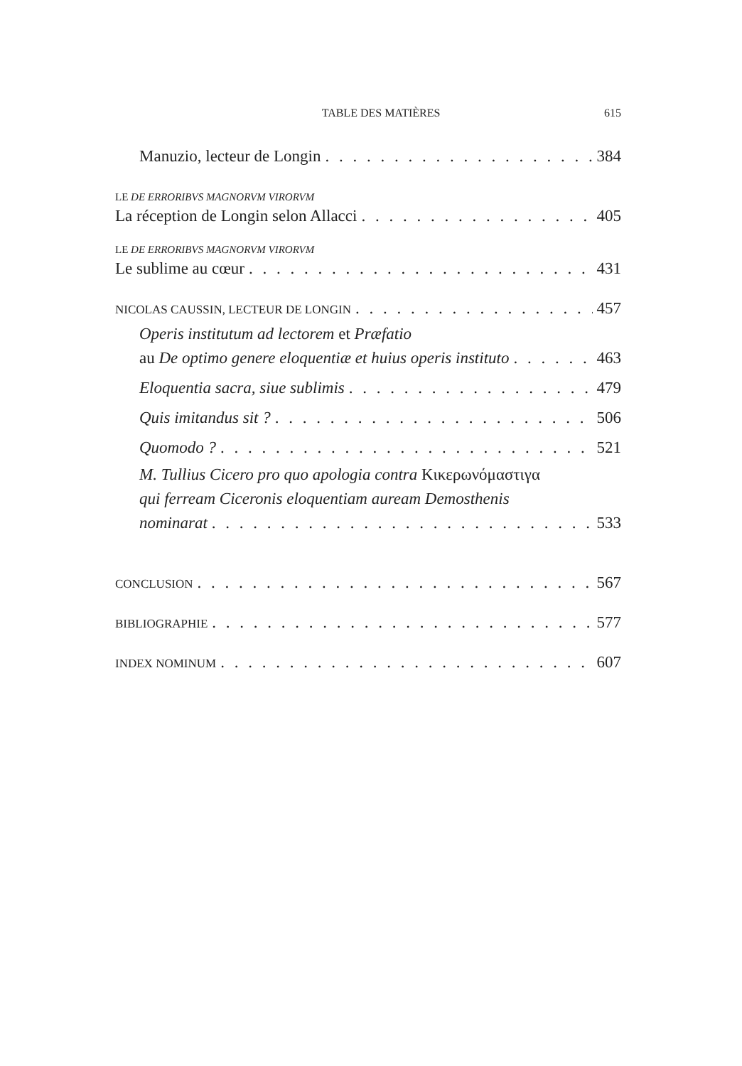TABLE DES MATIÈRES 615
Manuzio, lecteur de Longin 384
LE DE ERRORIBVS MAGNORVM VIRORVM
La réception de Longin selon Allacci 405
LE DE ERRORIBVS MAGNORVM VIRORVM
Le sublime au cœur 431
NICOLAS CAUSSIN, LECTEUR DE LONGIN 457
Operis institutum ad lectorem et Præfatio
au De optimo genere eloquentiæ et huius operis instituto 463
Eloquentia sacra, siue sublimis 479
Quis imitandus sit ? 506
Quomodo ? 521
M. Tullius Cicero pro quo apologia contra Κικερωνόμαστιγα
qui ferream Ciceronis eloquentiam auream Demosthenis
nominarat 533
CONCLUSION 567
BIBLIOGRAPHIE 577
INDEX NOMINUM 607